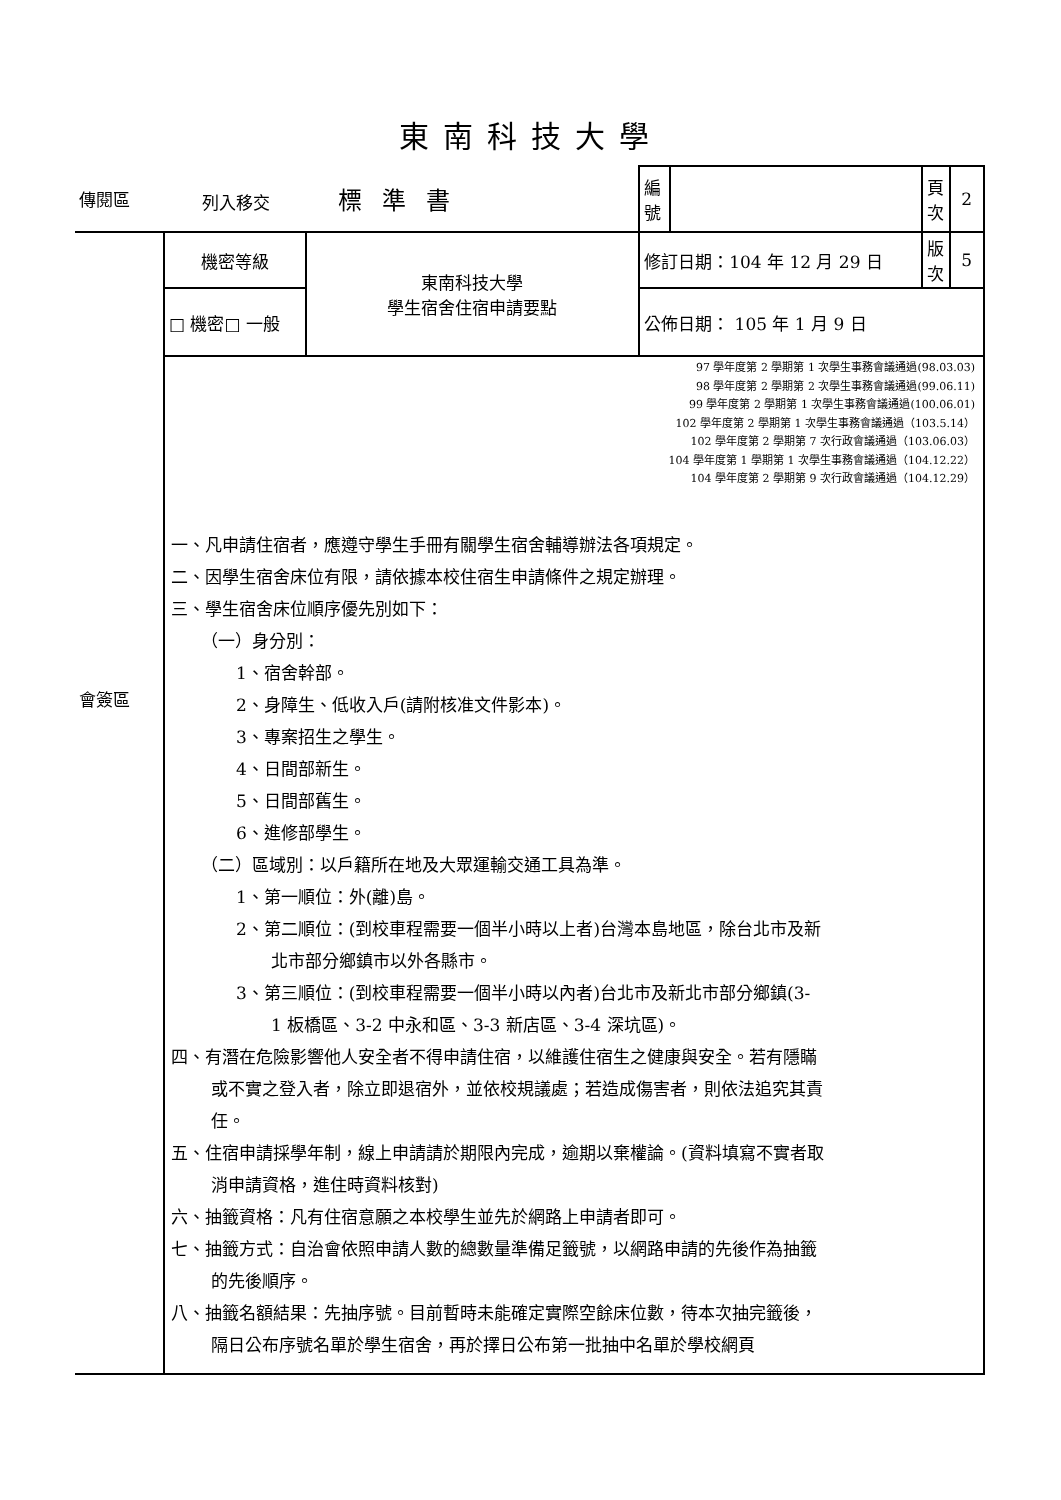東南科技大學
| 傳閱區 | 列入移交 標準書 | | 編號 | | 頁次 | 2 |
| 會簽區 | 機密等級 | 東南科技大學 學生宿舍住宿申請要點 | 修訂日期：104 年 12 月 29 日 | | 版次 | 5 |
| | □ 機密□ 一般 | | 公佈日期： 105 年 1 月 9 日 | | | |
| | 97 學年度第 2 學期第 1 次學生事務會議通過(98.03.03) 98 學年度第 2 學期第 2 次學生事務會議通過(99.06.11) 99 學年度第 2 學期第 1 次學生事務會議通過(100.06.01) 102 學年度第 2 學期第 1 次學生事務會議通過（103.5.14） 102 學年度第 2 學期第 7 次行政會議通過（103.06.03） 104 學年度第 1 學期第 1 次學生事務會議通過（104.12.22） 104 學年度第 2 學期第 9 次行政會議通過（104.12.29） 一、凡申請住宿者，應遵守學生手冊有關學生宿舍輔導辦法各項規定。 二、因學生宿舍床位有限，請依據本校住宿生申請條件之規定辦理。 三、學生宿舍床位順序優先別如下： （一）身分別： 1、宿舍幹部。 2、身障生、低收入戶(請附核准文件影本)。 3、專案招生之學生。 4、日間部新生。 5、日間部舊生。 6、進修部學生。 （二）區域別：以戶籍所在地及大眾運輸交通工具為準。 1、第一順位：外(離)島。 2、第二順位：(到校車程需要一個半小時以上者)台灣本島地區，除台北市及新 北市部分鄉鎮市以外各縣市。 3、第三順位：(到校車程需要一個半小時以內者)台北市及新北市部分鄉鎮(3- 1 板橋區、3-2 中永和區、3-3 新店區、3-4 深坑區)。 四、有潛在危險影響他人安全者不得申請住宿，以維護住宿生之健康與安全。若有隱瞞 或不實之登入者，除立即退宿外，並依校規議處；若造成傷害者，則依法追究其責 任。 五、住宿申請採學年制，線上申請請於期限內完成，逾期以棄權論。(資料填寫不實者取 消申請資格，進住時資料核對) 六、抽籤資格：凡有住宿意願之本校學生並先於網路上申請者即可。 七、抽籤方式：自治會依照申請人數的總數量準備足籤號，以網路申請的先後作為抽籤 的先後順序。 八、抽籤名額結果：先抽序號。目前暫時未能確定實際空餘床位數，待本次抽完籤後， 隔日公布序號名單於學生宿舍，再於擇日公布第一批抽中名單於學校網頁 | | | | | |